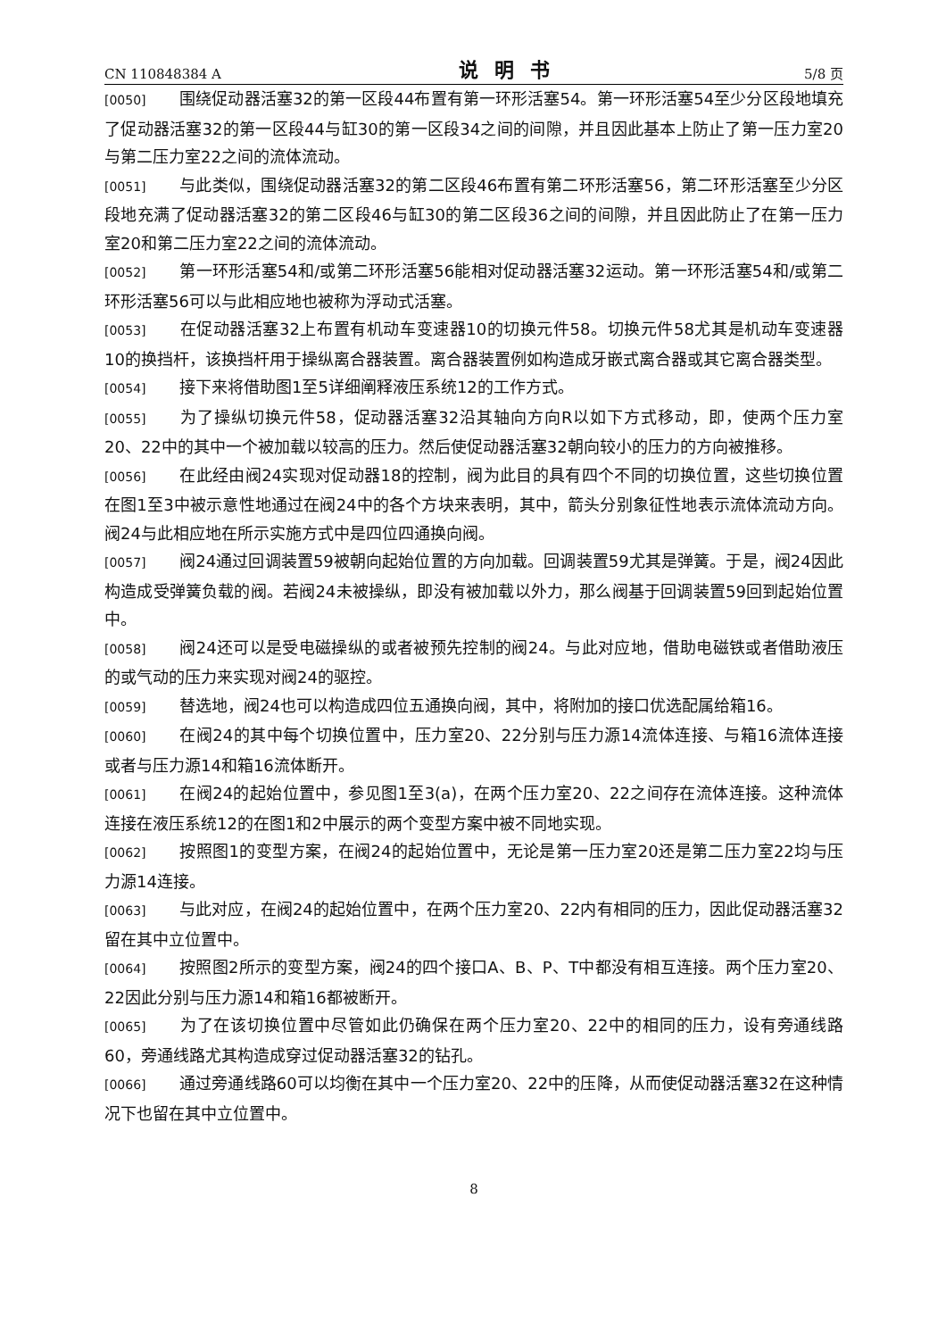CN 110848384 A 说明书 5/8 页
[0050] 围绕促动器活塞32的第一区段44布置有第一环形活塞54。第一环形活塞54至少分区段地填充了促动器活塞32的第一区段44与缸30的第一区段34之间的间隙，并且因此基本上防止了第一压力室20与第二压力室22之间的流体流动。
[0051] 与此类似，围绕促动器活塞32的第二区段46布置有第二环形活塞56，第二环形活塞至少分区段地充满了促动器活塞32的第二区段46与缸30的第二区段36之间的间隙，并且因此防止了在第一压力室20和第二压力室22之间的流体流动。
[0052] 第一环形活塞54和/或第二环形活塞56能相对促动器活塞32运动。第一环形活塞54和/或第二环形活塞56可以与此相应地也被称为浮动式活塞。
[0053] 在促动器活塞32上布置有机动车变速器10的切换元件58。切换元件58尤其是机动车变速器10的换挡杆，该换挡杆用于操纵离合器装置。离合器装置例如构造成牙嵌式离合器或其它离合器类型。
[0054] 接下来将借助图1至5详细阐释液压系统12的工作方式。
[0055] 为了操纵切换元件58，促动器活塞32沿其轴向方向R以如下方式移动，即，使两个压力室20、22中的其中一个被加载以较高的压力。然后使促动器活塞32朝向较小的压力的方向被推移。
[0056] 在此经由阀24实现对促动器18的控制，阀为此目的具有四个不同的切换位置，这些切换位置在图1至3中被示意性地通过在阀24中的各个方块来表明，其中，箭头分别象征性地表示流体流动方向。阀24与此相应地在所示实施方式中是四位四通换向阀。
[0057] 阀24通过回调装置59被朝向起始位置的方向加载。回调装置59尤其是弹簧。于是，阀24因此构造成受弹簧负载的阀。若阀24未被操纵，即没有被加载以外力，那么阀基于回调装置59回到起始位置中。
[0058] 阀24还可以是受电磁操纵的或者被预先控制的阀24。与此对应地，借助电磁铁或者借助液压的或气动的压力来实现对阀24的驱控。
[0059] 替选地，阀24也可以构造成四位五通换向阀，其中，将附加的接口优选配属给箱16。
[0060] 在阀24的其中每个切换位置中，压力室20、22分别与压力源14流体连接、与箱16流体连接或者与压力源14和箱16流体断开。
[0061] 在阀24的起始位置中，参见图1至3(a)，在两个压力室20、22之间存在流体连接。这种流体连接在液压系统12的在图1和2中展示的两个变型方案中被不同地实现。
[0062] 按照图1的变型方案，在阀24的起始位置中，无论是第一压力室20还是第二压力室22均与压力源14连接。
[0063] 与此对应，在阀24的起始位置中，在两个压力室20、22内有相同的压力，因此促动器活塞32留在其中立位置中。
[0064] 按照图2所示的变型方案，阀24的四个接口A、B、P、T中都没有相互连接。两个压力室20、22因此分别与压力源14和箱16都被断开。
[0065] 为了在该切换位置中尽管如此仍确保在两个压力室20、22中的相同的压力，设有旁通线路60，旁通线路尤其构造成穿过促动器活塞32的钻孔。
[0066] 通过旁通线路60可以均衡在其中一个压力室20、22中的压降，从而使促动器活塞32在这种情况下也留在其中立位置中。
8